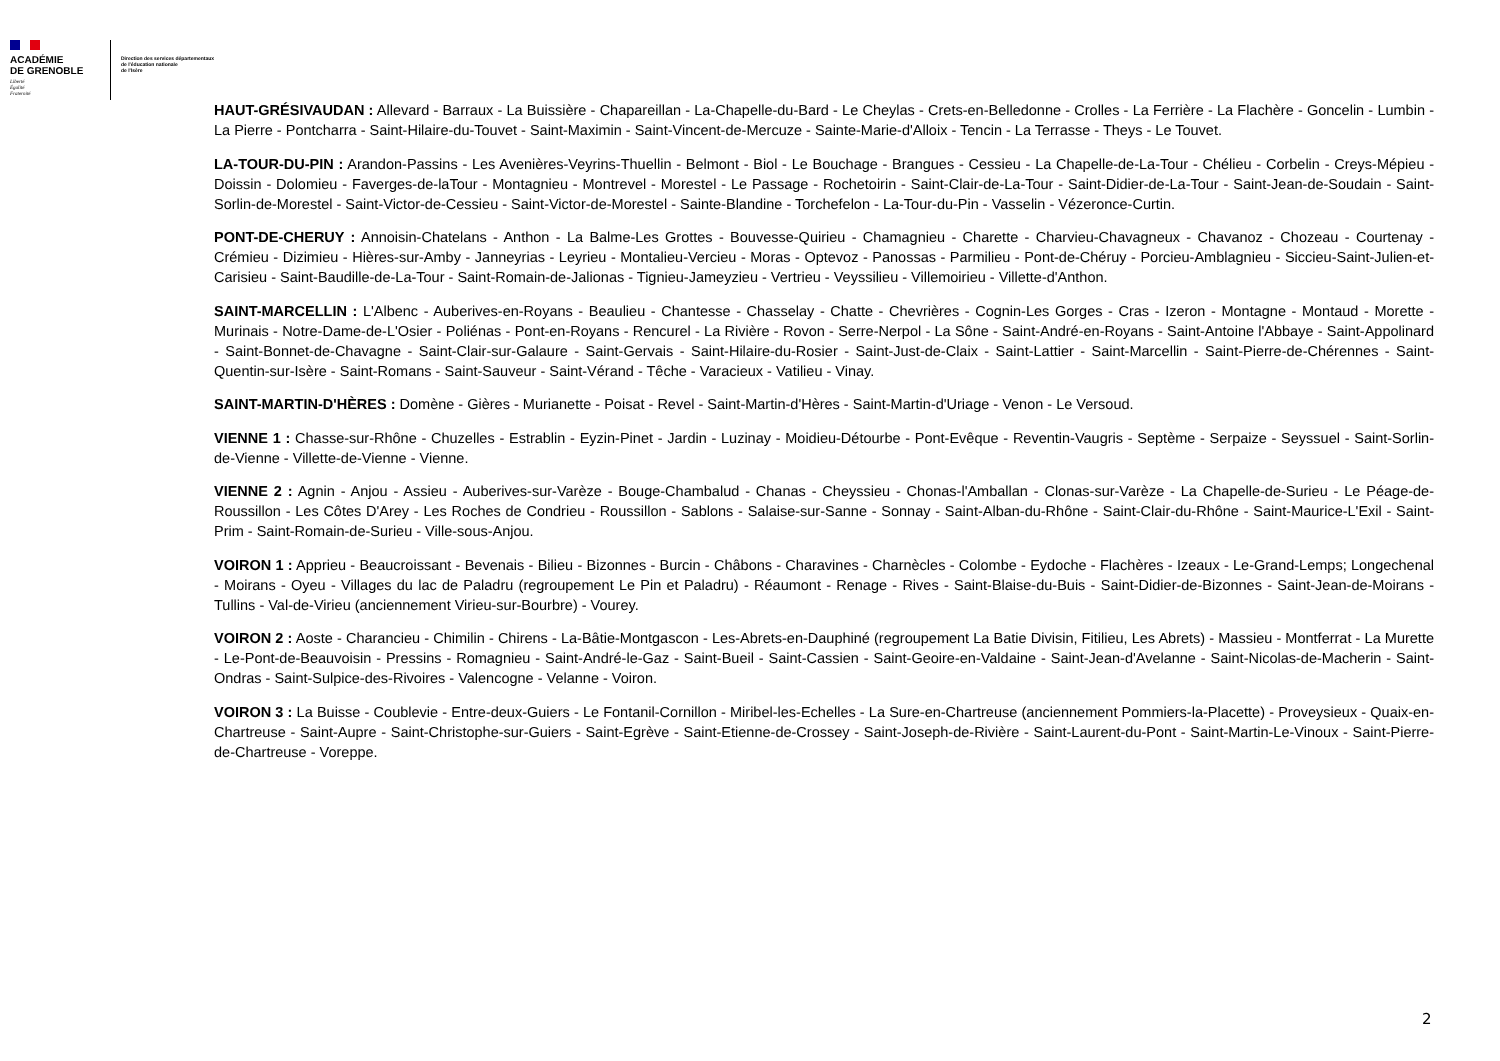ACADÉMIE
DE GRENOBLE
Liberté
Égalité
Fraternité
Direction des services départementaux
de l'éducation nationale
de l'Isère
HAUT-GRÉSIVAUDAN : Allevard - Barraux - La Buissière - Chapareillan - La-Chapelle-du-Bard - Le Cheylas - Crets-en-Belledonne - Crolles - La Ferrière - La Flachère - Goncelin - Lumbin - La Pierre - Pontcharra - Saint-Hilaire-du-Touvet - Saint-Maximin - Saint-Vincent-de-Mercuze - Sainte-Marie-d'Alloix - Tencin - La Terrasse - Theys - Le Touvet.
LA-TOUR-DU-PIN : Arandon-Passins - Les Avenières-Veyrins-Thuellin - Belmont - Biol - Le Bouchage - Brangues - Cessieu - La Chapelle-de-La-Tour - Chélieu - Corbelin - Creys-Mépieu - Doissin - Dolomieu - Faverges-de-laTour - Montagnieu - Montrevel - Morestel - Le Passage - Rochetoirin - Saint-Clair-de-La-Tour - Saint-Didier-de-La-Tour - Saint-Jean-de-Soudain - Saint-Sorlin-de-Morestel - Saint-Victor-de-Cessieu - Saint-Victor-de-Morestel - Sainte-Blandine - Torchefelon - La-Tour-du-Pin - Vasselin - Vézeronce-Curtin.
PONT-DE-CHERUY : Annoisin-Chatelans - Anthon - La Balme-Les Grottes - Bouvesse-Quirieu - Chamagnieu - Charette - Charvieu-Chavagneux - Chavanoz - Chozeau - Courtenay - Crémieu - Dizimieu - Hières-sur-Amby - Janneyrias - Leyrieu - Montalieu-Vercieu - Moras - Optevoz - Panossas - Parmilieu - Pont-de-Chéruy - Porcieu-Amblagnieu - Siccieu-Saint-Julien-et-Carisieu - Saint-Baudille-de-La-Tour - Saint-Romain-de-Jalionas - Tignieu-Jameyzieu - Vertrieu - Veyssilieu - Villemoirieu - Villette-d'Anthon.
SAINT-MARCELLIN : L'Albenc - Auberives-en-Royans - Beaulieu - Chantesse - Chasselay - Chatte - Chevrières - Cognin-Les Gorges - Cras - Izeron - Montagne - Montaud - Morette - Murinais - Notre-Dame-de-L'Osier - Poliénas - Pont-en-Royans - Rencurel - La Rivière - Rovon - Serre-Nerpol - La Sône - Saint-André-en-Royans - Saint-Antoine l'Abbaye - Saint-Appolinard - Saint-Bonnet-de-Chavagne - Saint-Clair-sur-Galaure - Saint-Gervais - Saint-Hilaire-du-Rosier - Saint-Just-de-Claix - Saint-Lattier - Saint-Marcellin - Saint-Pierre-de-Chérennes - Saint-Quentin-sur-Isère - Saint-Romans - Saint-Sauveur - Saint-Vérand - Têche - Varacieux - Vatilieu - Vinay.
SAINT-MARTIN-D'HÈRES : Domène - Gières - Murianette - Poisat - Revel - Saint-Martin-d'Hères - Saint-Martin-d'Uriage - Venon - Le Versoud.
VIENNE 1 : Chasse-sur-Rhône - Chuzelles - Estrablin - Eyzin-Pinet - Jardin - Luzinay - Moidieu-Détourbe - Pont-Evêque - Reventin-Vaugris - Septème - Serpaize - Seyssuel - Saint-Sorlin-de-Vienne - Villette-de-Vienne - Vienne.
VIENNE 2 : Agnin - Anjou - Assieu - Auberives-sur-Varèze - Bouge-Chambalud - Chanas - Cheyssieu - Chonas-l'Amballan - Clonas-sur-Varèze - La Chapelle-de-Surieu - Le Péage-de-Roussillon - Les Côtes D'Arey - Les Roches de Condrieu - Roussillon - Sablons - Salaise-sur-Sanne - Sonnay - Saint-Alban-du-Rhône - Saint-Clair-du-Rhône - Saint-Maurice-L'Exil - Saint-Prim - Saint-Romain-de-Surieu - Ville-sous-Anjou.
VOIRON 1 : Apprieu - Beaucroissant - Bevenais - Bilieu - Bizonnes - Burcin - Châbons - Charavines - Charnècles - Colombe - Eydoche - Flachères - Izeaux - Le-Grand-Lemps; Longechenal - Moirans - Oyeu - Villages du lac de Paladru (regroupement Le Pin et Paladru) - Réaumont - Renage - Rives - Saint-Blaise-du-Buis - Saint-Didier-de-Bizonnes - Saint-Jean-de-Moirans - Tullins - Val-de-Virieu (anciennement Virieu-sur-Bourbre) - Vourey.
VOIRON 2 : Aoste - Charancieu - Chimilin - Chirens - La-Bâtie-Montgascon - Les-Abrets-en-Dauphiné (regroupement La Batie Divisin, Fitilieu, Les Abrets) - Massieu - Montferrat - La Murette - Le-Pont-de-Beauvoisin - Pressins - Romagnieu - Saint-André-le-Gaz - Saint-Bueil - Saint-Cassien - Saint-Geoire-en-Valdaine - Saint-Jean-d'Avelanne - Saint-Nicolas-de-Macherin - Saint-Ondras - Saint-Sulpice-des-Rivoires - Valencogne - Velanne - Voiron.
VOIRON 3 : La Buisse - Coublevie - Entre-deux-Guiers - Le Fontanil-Cornillon - Miribel-les-Echelles - La Sure-en-Chartreuse (anciennement Pommiers-la-Placette) - Proveysieux - Quaix-en-Chartreuse - Saint-Aupre - Saint-Christophe-sur-Guiers - Saint-Egrève - Saint-Etienne-de-Crossey - Saint-Joseph-de-Rivière - Saint-Laurent-du-Pont - Saint-Martin-Le-Vinoux - Saint-Pierre-de-Chartreuse - Voreppe.
2